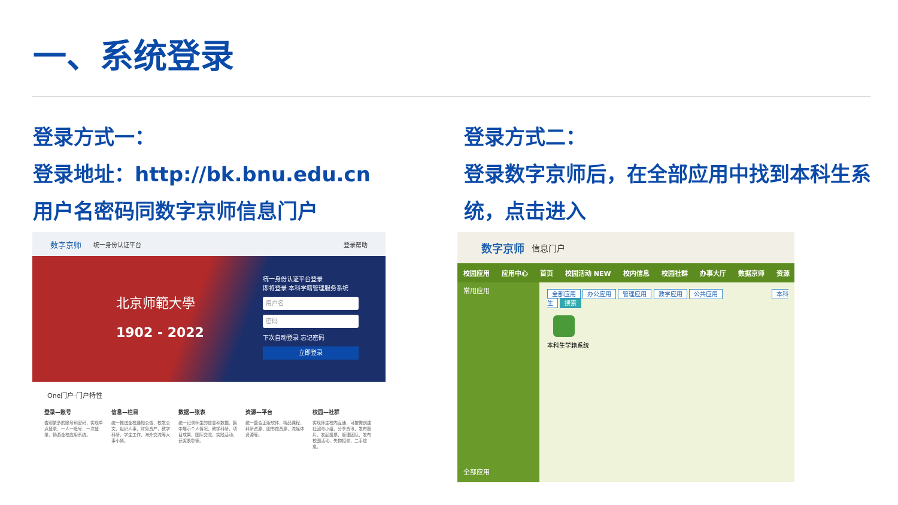一、系统登录
登录方式一：
登录地址：http://bk.bnu.edu.cn
用户名密码同数字京师信息门户
登录方式二：
登录数字京师后，在全部应用中找到本科生系统，点击进入
数字京师 统一身份认证平台 登录帮助
北京师範大學
1902 - 2022
统一身份认证平台登录
即将登录 本科学籍管理服务系统
用户名
密码
下次自动登录 忘记密码
立即登录
One门户·门户特性
登录—账号
告别繁多的账号和密码，实现单点登录，一人一账号，一次登录，畅游全校应用系统。
信息—栏目
统一推送全校通知公告、校发公文、组织人事、财务资产、教学科研、学生工作、海外交流等大事小情。
数据—张表
统一记录师生的信息和数据，集中展示个人情况、教学科研、项目成果、国际交流、实践活动、获奖表彰等。
资源—平台
统一整合正版软件、精品课程、科研资源、图书馆资源、流媒体资源等。
校园—社群
实现师生校内互通，可按需创建社团与小组，分享资讯、发布照片、发起投票、管理团队、发布校园活动、失物招领、二手信息。
数字京师 信息门户
校园应用 应用中心 首页 校园活动 NEW 校内信息 校园社群 办事大厅 数据京师 资源
常用应用
全部应用
全部应用 办公应用 管理应用 教学应用 公共应用 本科生 搜索
本科生学籍系统